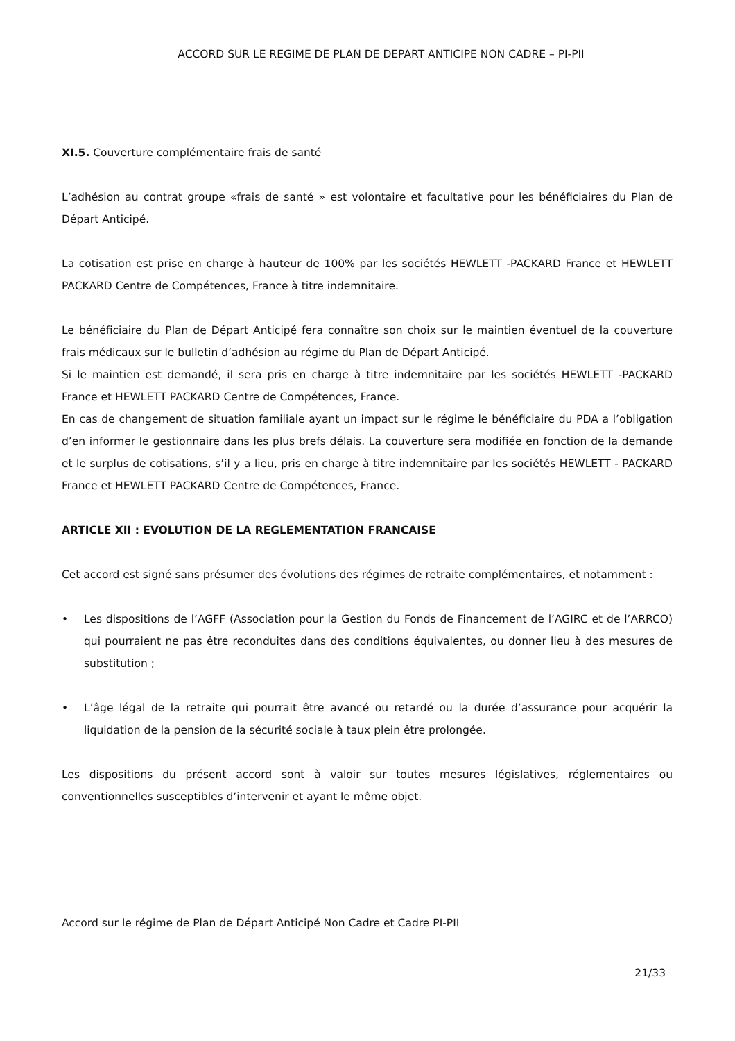ACCORD SUR LE REGIME DE PLAN DE DEPART ANTICIPE NON CADRE – PI-PII
XI.5. Couverture complémentaire frais de santé
L’adhésion au contrat groupe «frais de santé » est volontaire et facultative pour les bénéficiaires du Plan de Départ Anticipé.
La cotisation est prise en charge à hauteur de 100% par les sociétés HEWLETT -PACKARD France et HEWLETT PACKARD Centre de Compétences, France à titre indemnitaire.
Le bénéficiaire du Plan de Départ Anticipé fera connaître son choix sur le maintien éventuel de la couverture frais médicaux sur le bulletin d’adhésion au régime du Plan de Départ Anticipé.
Si le maintien est demandé, il sera pris en charge à titre indemnitaire par les sociétés HEWLETT -PACKARD France et HEWLETT PACKARD Centre de Compétences, France.
En cas de changement de situation familiale ayant un impact sur le régime le bénéficiaire du PDA a l’obligation d’en informer le gestionnaire dans les plus brefs délais. La couverture sera modifiée en fonction de la demande et le surplus de cotisations, s’il y a lieu, pris en charge à titre indemnitaire par les sociétés HEWLETT - PACKARD France et HEWLETT PACKARD Centre de Compétences, France.
ARTICLE XII : EVOLUTION DE LA REGLEMENTATION FRANCAISE
Cet accord est signé sans présumer des évolutions des régimes de retraite complémentaires, et notamment :
• Les dispositions de l’AGFF (Association pour la Gestion du Fonds de Financement de l’AGIRC et de l’ARRCO) qui pourraient ne pas être reconduites dans des conditions équivalentes, ou donner lieu à des mesures de substitution ;
• L’âge légal de la retraite qui pourrait être avancé ou retardé ou la durée d’assurance pour acquérir la liquidation de la pension de la sécurité sociale à taux plein être prolongée.
Les dispositions du présent accord sont à valoir sur toutes mesures législatives, réglementaires ou conventionnelles susceptibles d’intervenir et ayant le même objet.
Accord sur le régime de Plan de Départ Anticipé Non Cadre et Cadre PI-PII
21/33